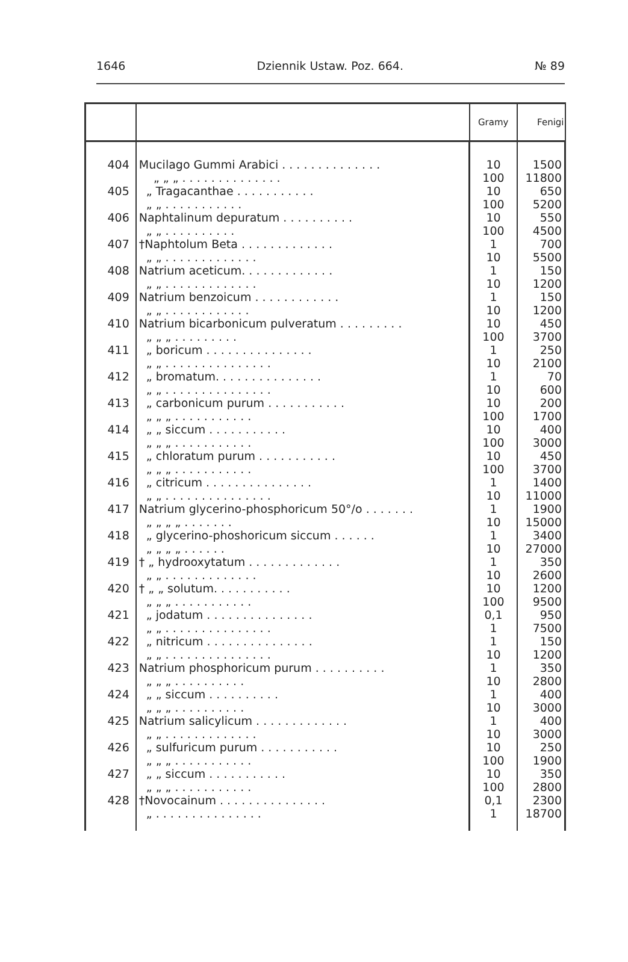1646 Dziennik Ustaw. Poz. 664. № 89
| | | Gramy | Fenigi |
| --- | --- | --- | --- |
| 404 | Mucilago Gummi Arabici . . . . . . . . . . . . . . „ „ „ . . . . . . . . . . . . . . | 10 100 | 1500 11800 |
| 405 | „ Tragacanthae . . . . . . . . . . . „ „ . . . . . . . . . . . | 10 100 | 650 5200 |
| 406 | Naphtalinum depuratum . . . . . . . . . . „ „ . . . . . . . . . . | 10 100 | 550 4500 |
| 407 | †Naphtolum Beta . . . . . . . . . . . . . „ „ . . . . . . . . . . . . . | 1 10 | 700 5500 |
| 408 | Natrium aceticum. . . . . . . . . . . . . „ „ . . . . . . . . . . . . . | 1 10 | 150 1200 |
| 409 | Natrium benzoicum . . . . . . . . . . . . „ „ . . . . . . . . . . . . | 1 10 | 150 1200 |
| 410 | Natrium bicarbonicum pulveratum . . . . . . . . . „ „ „ . . . . . . . . . | 10 100 | 450 3700 |
| 411 | „ boricum . . . . . . . . . . . . . . . „ „ . . . . . . . . . . . . . . . | 1 10 | 250 2100 |
| 412 | „ bromatum. . . . . . . . . . . . . . . „ „ . . . . . . . . . . . . . . . | 1 10 | 70 600 |
| 413 | „ carbonicum purum . . . . . . . . . . . „ „ „ . . . . . . . . . . . | 10 100 | 200 1700 |
| 414 | „ „ siccum . . . . . . . . . . . „ „ „ . . . . . . . . . . . | 10 100 | 400 3000 |
| 415 | „ chloratum purum . . . . . . . . . . . „ „ „ . . . . . . . . . . . | 10 100 | 450 3700 |
| 416 | „ citricum . . . . . . . . . . . . . . . „ „ . . . . . . . . . . . . . . . | 1 10 | 1400 11000 |
| 417 | Natrium glycerino-phosphoricum 50°/o . . . . . . . „ „ „ „ . . . . . . . | 1 10 | 1900 15000 |
| 418 | „ glycerino-phoshoricum siccum . . . . . . „ „ „ „ . . . . . . | 1 10 | 3400 27000 |
| 419 | † „ hydrooxytatum . . . . . . . . . . . . . „ „ . . . . . . . . . . . . . | 1 10 | 350 2600 |
| 420 | † „ „ solutum. . . . . . . . . . . „ „ „ . . . . . . . . . . . | 10 100 | 1200 9500 |
| 421 | „ jodatum . . . . . . . . . . . . . . . „ „ . . . . . . . . . . . . . . . | 0,1 1 | 950 7500 |
| 422 | „ nitricum . . . . . . . . . . . . . . . „ „ . . . . . . . . . . . . . . . | 1 10 | 150 1200 |
| 423 | Natrium phosphoricum purum . . . . . . . . . . „ „ „ . . . . . . . . . . | 1 10 | 350 2800 |
| 424 | „ „ siccum . . . . . . . . . . „ „ „ . . . . . . . . . . | 1 10 | 400 3000 |
| 425 | Natrium salicylicum . . . . . . . . . . . . . „ „ . . . . . . . . . . . . . | 1 10 | 400 3000 |
| 426 | „ sulfuricum purum . . . . . . . . . . . „ „ „ . . . . . . . . . . . | 10 100 | 250 1900 |
| 427 | „ „ siccum . . . . . . . . . . . „ „ „ . . . . . . . . . . . | 10 100 | 350 2800 |
| 428 | †Novocainum . . . . . . . . . . . . . . . „ . . . . . . . . . . . . . . . | 0,1 1 | 2300 18700 |